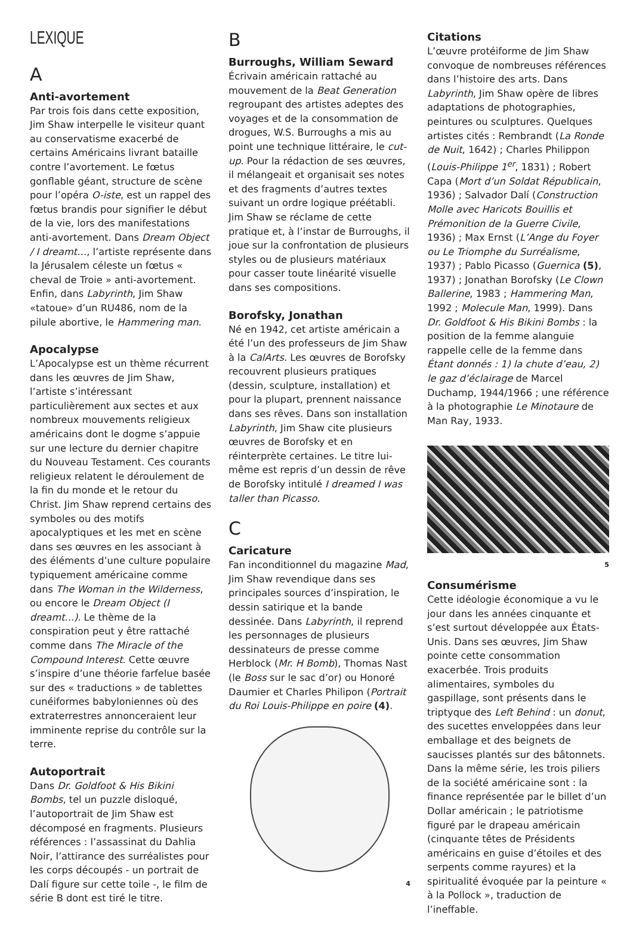LEXIQUE
A
Anti-avortement
Par trois fois dans cette exposition, Jim Shaw interpelle le visiteur quant au conservatisme exacerbé de certains Américains livrant bataille contre l’avortement. Le fœtus gonflable géant, structure de scène pour l’opéra O-iste, est un rappel des fœtus brandis pour signifier le début de la vie, lors des manifestations anti-avortement. Dans Dream Object / I dreamt…, l’artiste représente dans la Jérusalem céleste un fœtus « cheval de Troie » anti-avortement. Enfin, dans Labyrinth, Jim Shaw «tatoue» d’un RU486, nom de la pilule abortive, le Hammering man.
Apocalypse
L’Apocalypse est un thème récurrent dans les œuvres de Jim Shaw, l’artiste s’intéressant particulièrement aux sectes et aux nombreux mouvements religieux américains dont le dogme s’appuie sur une lecture du dernier chapitre du Nouveau Testament. Ces courants religieux relatent le déroulement de la fin du monde et le retour du Christ. Jim Shaw reprend certains des symboles ou des motifs apocalyptiques et les met en scène dans ses œuvres en les associant à des éléments d’une culture populaire typiquement américaine comme dans The Woman in the Wilderness, ou encore le Dream Object (I dreamt...). Le thème de la conspiration peut y être rattaché comme dans The Miracle of the Compound Interest. Cette œuvre s’inspire d’une théorie farfelue basée sur des « traductions » de tablettes cunéiformes babyloniennes où des extraterrestres annonceraient leur imminente reprise du contrôle sur la terre.
Autoportrait
Dans Dr. Goldfoot & His Bikini Bombs, tel un puzzle disloqué, l’autoportrait de Jim Shaw est décomposé en fragments. Plusieurs références : l’assassinat du Dahlia Noir, l’attirance des surréalistes pour les corps découpés - un portrait de Dalí figure sur cette toile -, le film de série B dont est tiré le titre.
B
Burroughs, William Seward
Écrivain américain rattaché au mouvement de la Beat Generation regroupant des artistes adeptes des voyages et de la consommation de drogues, W.S. Burroughs a mis au point une technique littéraire, le cut-up. Pour la rédaction de ses œuvres, il mélangeait et organisait ses notes et des fragments d’autres textes suivant un ordre logique préétabli. Jim Shaw se réclame de cette pratique et, à l’instar de Burroughs, il joue sur la confrontation de plusieurs styles ou de plusieurs matériaux pour casser toute linéarité visuelle dans ses compositions.
Borofsky, Jonathan
Né en 1942, cet artiste américain a été l’un des professeurs de Jim Shaw à la CalArts. Les œuvres de Borofsky recouvrent plusieurs pratiques (dessin, sculpture, installation) et pour la plupart, prennent naissance dans ses rêves. Dans son installation Labyrinth, Jim Shaw cite plusieurs œuvres de Borofsky et en réinterprète certaines. Le titre lui-même est repris d’un dessin de rêve de Borofsky intitulé I dreamed I was taller than Picasso.
C
Caricature
Fan inconditionnel du magazine Mad, Jim Shaw revendique dans ses principales sources d’inspiration, le dessin satirique et la bande dessinée. Dans Labyrinth, il reprend les personnages de plusieurs dessinateurs de presse comme Herblock (Mr. H Bomb), Thomas Nast (le Boss sur le sac d’or) ou Honoré Daumier et Charles Philipon (Portrait du Roi Louis-Philippe en poire (4).
4
Citations
L’œuvre protéiforme de Jim Shaw convoque de nombreuses références dans l’histoire des arts. Dans Labyrinth, Jim Shaw opère de libres adaptations de photographies, peintures ou sculptures. Quelques artistes cités : Rembrandt (La Ronde de Nuit, 1642) ; Charles Philippon (Louis-Philippe 1<sup>er</sup>, 1831) ; Robert Capa (Mort d’un Soldat Républicain, 1936) ; Salvador Dalí (Construction Molle avec Haricots Bouillis et Prémonition de la Guerre Civile, 1936) ; Max Ernst (L’Ange du Foyer ou Le Triomphe du Surréalisme, 1937) ; Pablo Picasso (Guernica (5), 1937) ; Jonathan Borofsky (Le Clown Ballerine, 1983 ; Hammering Man, 1992 ; Molecule Man, 1999). Dans Dr. Goldfoot & His Bikini Bombs : la position de la femme alanguie rappelle celle de la femme dans Étant donnés : 1) la chute d’eau, 2) le gaz d’éclairage de Marcel Duchamp, 1944/1966 ; une référence à la photographie Le Minotaure de Man Ray, 1933.
5
Consumérisme
Cette idéologie économique a vu le jour dans les années cinquante et s’est surtout développée aux États-Unis. Dans ses œuvres, Jim Shaw pointe cette consommation exacerbée. Trois produits alimentaires, symboles du gaspillage, sont présents dans le triptyque des Left Behind : un donut, des sucettes enveloppées dans leur emballage et des beignets de saucisses plantés sur des bâtonnets. Dans la même série, les trois piliers de la société américaine sont : la finance représentée par le billet d’un Dollar américain ; le patriotisme figuré par le drapeau américain (cinquante têtes de Présidents américains en guise d’étoiles et des serpents comme rayures) et la spiritualité évoquée par la peinture « à la Pollock », traduction de l’ineffable.